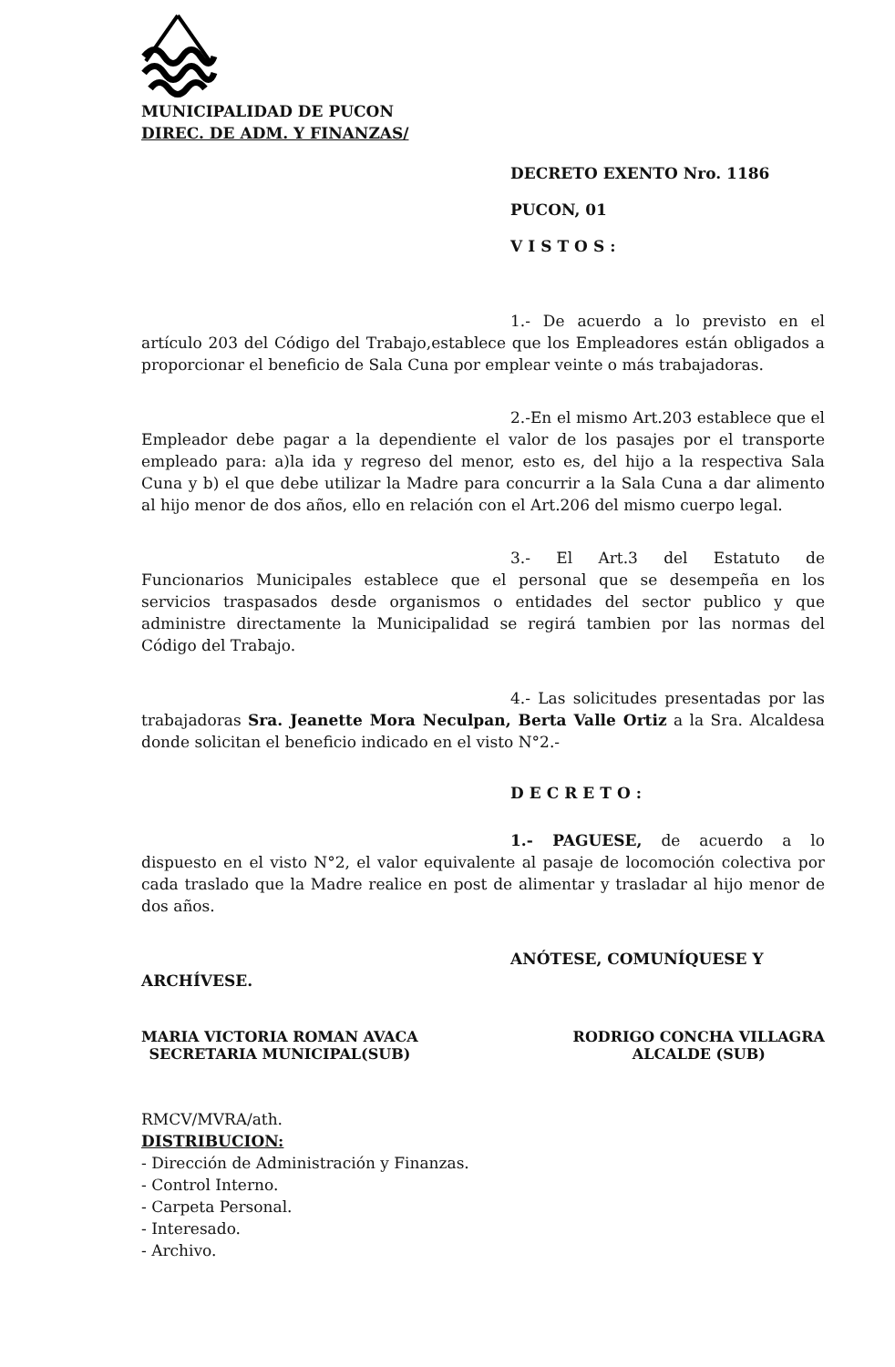MUNICIPALIDAD DE PUCON
DIREC. DE ADM. Y FINANZAS/
DECRETO EXENTO Nro. 1186
PUCON, 01
VISTOS:
1.- De acuerdo a lo previsto en el artículo 203 del Código del Trabajo,establece que los Empleadores están obligados a proporcionar el beneficio de Sala Cuna por emplear veinte o más trabajadoras.
2.-En el mismo Art.203 establece que el Empleador debe pagar a la dependiente el valor de los pasajes por el transporte empleado para: a)la ida y regreso del menor, esto es, del hijo a la respectiva Sala Cuna y b) el que debe utilizar la Madre para concurrir a la Sala Cuna a dar alimento al hijo menor de dos años, ello en relación con el Art.206 del mismo cuerpo legal.
3.- El Art.3 del Estatuto de Funcionarios Municipales establece que el personal que se desempeña en los servicios traspasados desde organismos o entidades del sector publico y que administre directamente la Municipalidad se regirá tambien por las normas del Código del Trabajo.
4.- Las solicitudes presentadas por las trabajadoras Sra. Jeanette Mora Neculpan, Berta Valle Ortiz a la Sra. Alcaldesa donde solicitan el beneficio indicado en el visto N°2.-
DECRETO:
1.- PAGUESE, de acuerdo a lo dispuesto en el visto N°2, el valor equivalente al pasaje de locomoción colectiva por cada traslado que la Madre realice en post de alimentar y trasladar al hijo menor de dos años.
ANÓTESE, COMUNÍQUESE Y
ARCHÍVESE.
MARIA VICTORIA ROMAN AVACA
SECRETARIA MUNICIPAL(SUB)
RODRIGO CONCHA VILLAGRA
ALCALDE (SUB)
RMCV/MVRA/ath.
DISTRIBUCION:
- Dirección de Administración y Finanzas.
- Control Interno.
- Carpeta Personal.
- Interesado.
- Archivo.